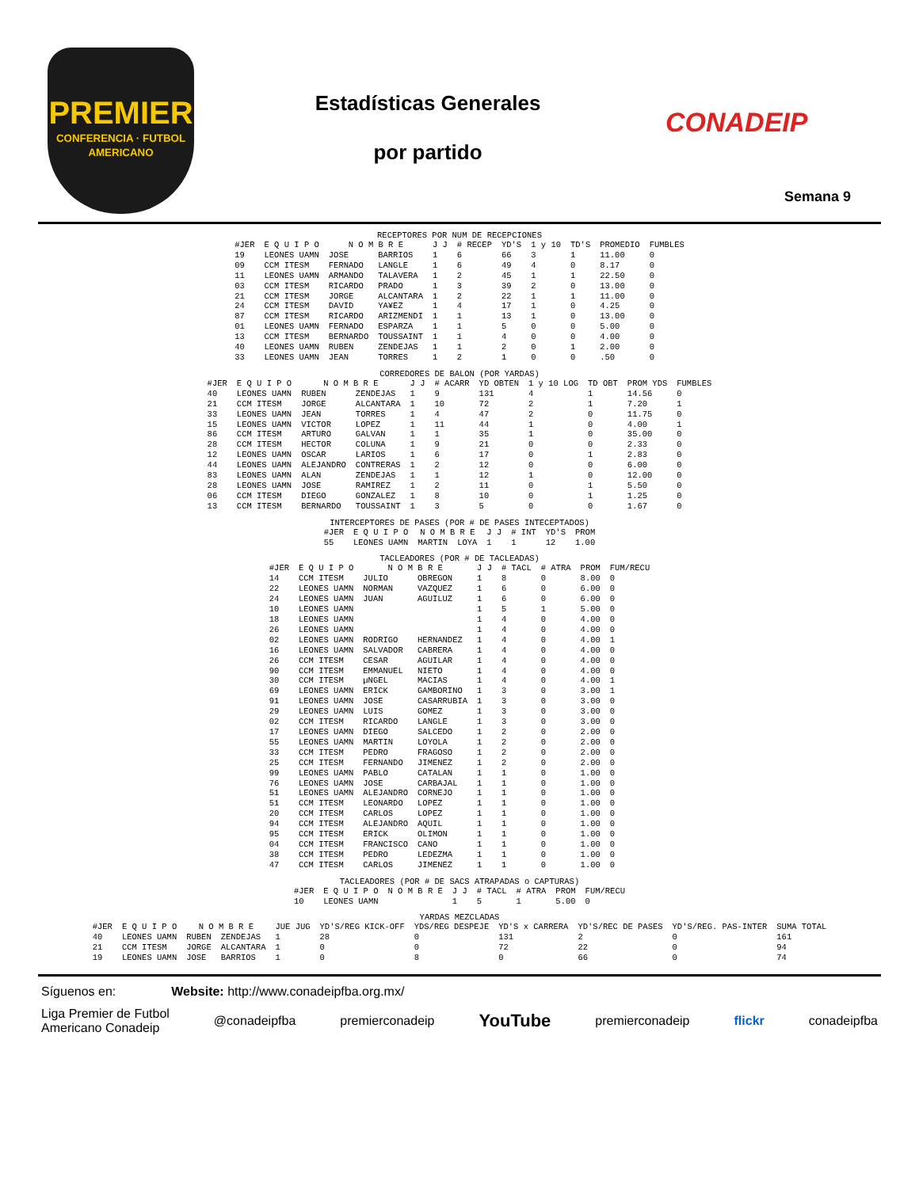PREMIER
CONFERENCIA · FUTBOL AMERICANO
Estadísticas Generales
por partido
CONADEIP
Semana 9
RECEPTORES POR NUM DE RECEPCIONES
| #JER | E Q U I P O | N O M B R E | | J J | # RECEP | YD'S | 1 y 10 | TD'S | PROMEDIO | FUMBLES |
| --- | --- | --- | --- | --- | --- | --- | --- | --- | --- | --- |
| 19 | LEONES UAMN | JOSE | BARRIOS | 1 | 6 | 66 | 3 | 1 | 11.00 | 0 |
| 09 | CCM ITESM | FERNADO | LANGLE | 1 | 6 | 49 | 4 | 0 | 8.17 | 0 |
| 11 | LEONES UAMN | ARMANDO | TALAVERA | 1 | 2 | 45 | 1 | 1 | 22.50 | 0 |
| 03 | CCM ITESM | RICARDO | PRADO | 1 | 3 | 39 | 2 | 0 | 13.00 | 0 |
| 21 | CCM ITESM | JORGE | ALCANTARA | 1 | 2 | 22 | 1 | 1 | 11.00 | 0 |
| 24 | CCM ITESM | DAVID | YA¥EZ | 1 | 4 | 17 | 1 | 0 | 4.25 | 0 |
| 87 | CCM ITESM | RICARDO | ARIZMENDI | 1 | 1 | 13 | 1 | 0 | 13.00 | 0 |
| 01 | LEONES UAMN | FERNADO | ESPARZA | 1 | 1 | 5 | 0 | 0 | 5.00 | 0 |
| 13 | CCM ITESM | BERNARDO | TOUSSAINT | 1 | 1 | 4 | 0 | 0 | 4.00 | 0 |
| 40 | LEONES UAMN | RUBEN | ZENDEJAS | 1 | 1 | 2 | 0 | 1 | 2.00 | 0 |
| 33 | LEONES UAMN | JEAN | TORRES | 1 | 2 | 1 | 0 | 0 | .50 | 0 |
CORREDORES DE BALON (POR YARDAS)
| #JER | E Q U I P O | N O M B R E | | J J | # ACARR | YD OBTEN | 1 y 10 LOG | TD OBT | PROM YDS | FUMBLES |
| --- | --- | --- | --- | --- | --- | --- | --- | --- | --- | --- |
| 40 | LEONES UAMN | RUBEN | ZENDEJAS | 1 | 9 | 131 | 4 | 1 | 14.56 | 0 |
| 21 | CCM ITESM | JORGE | ALCANTARA | 1 | 10 | 72 | 2 | 1 | 7.20 | 1 |
| 33 | LEONES UAMN | JEAN | TORRES | 1 | 4 | 47 | 2 | 0 | 11.75 | 0 |
| 15 | LEONES UAMN | VICTOR | LOPEZ | 1 | 11 | 44 | 1 | 0 | 4.00 | 1 |
| 86 | CCM ITESM | ARTURO | GALVAN | 1 | 1 | 35 | 1 | 0 | 35.00 | 0 |
| 28 | CCM ITESM | HECTOR | COLUNA | 1 | 9 | 21 | 0 | 0 | 2.33 | 0 |
| 12 | LEONES UAMN | OSCAR | LARIOS | 1 | 6 | 17 | 0 | 1 | 2.83 | 0 |
| 44 | LEONES UAMN | ALEJANDRO | CONTRERAS | 1 | 2 | 12 | 0 | 0 | 6.00 | 0 |
| 83 | LEONES UAMN | ALAN | ZENDEJAS | 1 | 1 | 12 | 1 | 0 | 12.00 | 0 |
| 28 | LEONES UAMN | JOSE | RAMIREZ | 1 | 2 | 11 | 0 | 1 | 5.50 | 0 |
| 06 | CCM ITESM | DIEGO | GONZALEZ | 1 | 8 | 10 | 0 | 1 | 1.25 | 0 |
| 13 | CCM ITESM | BERNARDO | TOUSSAINT | 1 | 3 | 5 | 0 | 0 | 1.67 | 0 |
INTERCEPTORES DE PASES (POR # DE PASES INTECEPTADOS)
| #JER | E Q U I P O | N O M B R E | | J J | # INT | YD'S | PROM |
| --- | --- | --- | --- | --- | --- | --- | --- |
| 55 | LEONES UAMN | MARTIN | LOYA | 1 | 1 | 12 | 1.00 |
TACLEADORES (POR # DE TACLEADAS)
| #JER | E Q U I P O | N O M B R E | | J J | # TACL | # ATRA | PROM | FUM/RECU |
| --- | --- | --- | --- | --- | --- | --- | --- | --- |
| 14 | CCM ITESM | JULIO | OBREGON | 1 | 8 | 0 | 8.00 | 0 |
| 22 | LEONES UAMN | NORMAN | VAZQUEZ | 1 | 6 | 0 | 6.00 | 0 |
| 24 | LEONES UAMN | JUAN | AGUILUZ | 1 | 6 | 0 | 6.00 | 0 |
| 10 | LEONES UAMN | | | 1 | 5 | 1 | 5.00 | 0 |
| 18 | LEONES UAMN | | | 1 | 4 | 0 | 4.00 | 0 |
| 26 | LEONES UAMN | | | 1 | 4 | 0 | 4.00 | 0 |
| 02 | LEONES UAMN | RODRIGO | HERNANDEZ | 1 | 4 | 0 | 4.00 | 1 |
| 16 | LEONES UAMN | SALVADOR | CABRERA | 1 | 4 | 0 | 4.00 | 0 |
| 26 | CCM ITESM | CESAR | AGUILAR | 1 | 4 | 0 | 4.00 | 0 |
| 90 | CCM ITESM | EMMANUEL | NIETO | 1 | 4 | 0 | 4.00 | 0 |
| 30 | CCM ITESM | µNGEL | MACIAS | 1 | 4 | 0 | 4.00 | 1 |
| 69 | LEONES UAMN | ERICK | GAMBORINO | 1 | 3 | 0 | 3.00 | 1 |
| 91 | LEONES UAMN | JOSE | CASARRUBIA | 1 | 3 | 0 | 3.00 | 0 |
| 29 | LEONES UAMN | LUIS | GOMEZ | 1 | 3 | 0 | 3.00 | 0 |
| 02 | CCM ITESM | RICARDO | LANGLE | 1 | 3 | 0 | 3.00 | 0 |
| 17 | LEONES UAMN | DIEGO | SALCEDO | 1 | 2 | 0 | 2.00 | 0 |
| 55 | LEONES UAMN | MARTIN | LOYOLA | 1 | 2 | 0 | 2.00 | 0 |
| 33 | CCM ITESM | PEDRO | FRAGOSO | 1 | 2 | 0 | 2.00 | 0 |
| 25 | CCM ITESM | FERNANDO | JIMENEZ | 1 | 2 | 0 | 2.00 | 0 |
| 99 | LEONES UAMN | PABLO | CATALAN | 1 | 1 | 0 | 1.00 | 0 |
| 76 | LEONES UAMN | JOSE | CARBAJAL | 1 | 1 | 0 | 1.00 | 0 |
| 51 | LEONES UAMN | ALEJANDRO | CORNEJO | 1 | 1 | 0 | 1.00 | 0 |
| 51 | CCM ITESM | LEONARDO | LOPEZ | 1 | 1 | 0 | 1.00 | 0 |
| 20 | CCM ITESM | CARLOS | LOPEZ | 1 | 1 | 0 | 1.00 | 0 |
| 94 | CCM ITESM | ALEJANDRO | AQUIL | 1 | 1 | 0 | 1.00 | 0 |
| 95 | CCM ITESM | ERICK | OLIMON | 1 | 1 | 0 | 1.00 | 0 |
| 04 | CCM ITESM | FRANCISCO | CANO | 1 | 1 | 0 | 1.00 | 0 |
| 38 | CCM ITESM | PEDRO | LEDEZMA | 1 | 1 | 0 | 1.00 | 0 |
| 47 | CCM ITESM | CARLOS | JIMENEZ | 1 | 1 | 0 | 1.00 | 0 |
TACLEADORES (POR # DE SACS ATRAPADAS o CAPTURAS)
| #JER | E Q U I P O | N O M B R E | | J J | # TACL | # ATRA | PROM | FUM/RECU |
| --- | --- | --- | --- | --- | --- | --- | --- | --- |
| 10 | LEONES UAMN | | | 1 | 5 | 1 | 5.00 | 0 |
YARDAS MEZCLADAS
| #JER | E Q U I P O | N O M B R E | | JUE JUG | YD'S/REG KICK-OFF | YDS/REG DESPEJE | YD'S x CARRERA | YD'S/REC DE PASES | YD'S/REG. PAS-INTER | SUMA TOTAL |
| --- | --- | --- | --- | --- | --- | --- | --- | --- | --- | --- |
| 40 | LEONES UAMN | RUBEN | ZENDEJAS | 1 | 28 | 0 | 131 | 2 | 0 | 161 |
| 21 | CCM ITESM | JORGE | ALCANTARA | 1 | 0 | 0 | 72 | 22 | 0 | 94 |
| 19 | LEONES UAMN | JOSE | BARRIOS | 1 | 0 | 8 | 0 | 66 | 0 | 74 |
Síguenos en: Website: http://www.conadeipfba.org.mx/
Liga Premier de Futbol
Americano Conadeip @conadeipfba premierconadeip YouTube premierconadeip flickr conadeipfba